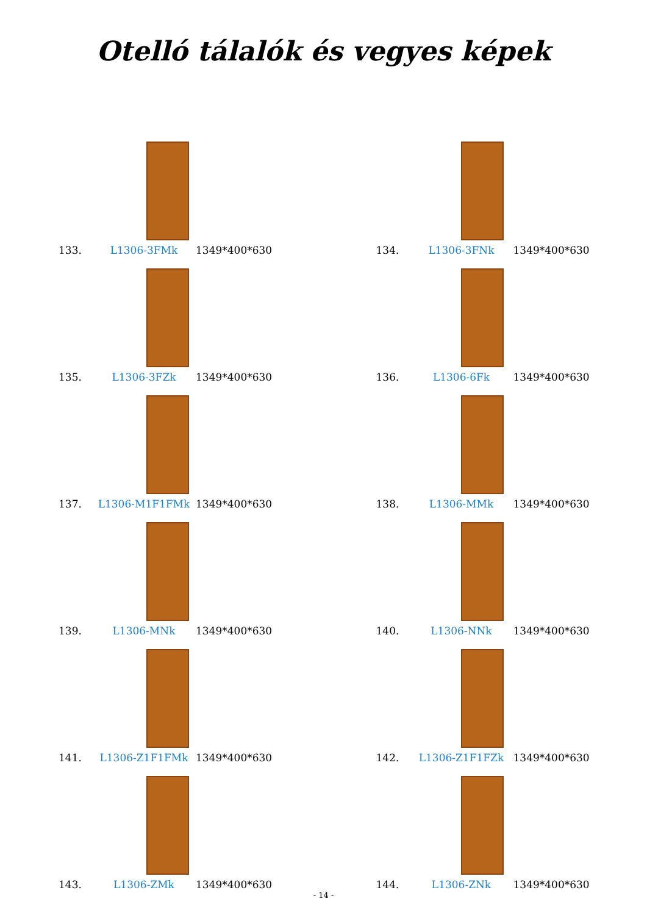Otelló tálalók és vegyes képek
133. L1306-3FMk 1349*400*630
134. L1306-3FNk 1349*400*630
135. L1306-3FZk 1349*400*630
136. L1306-6Fk 1349*400*630
137. L1306-M1F1FMk 1349*400*630
138. L1306-MMk 1349*400*630
139. L1306-MNk 1349*400*630
140. L1306-NNk 1349*400*630
141. L1306-Z1F1FMk 1349*400*630
142. L1306-Z1F1FZk 1349*400*630
143. L1306-ZMk 1349*400*630
144. L1306-ZNk 1349*400*630
- 14 -